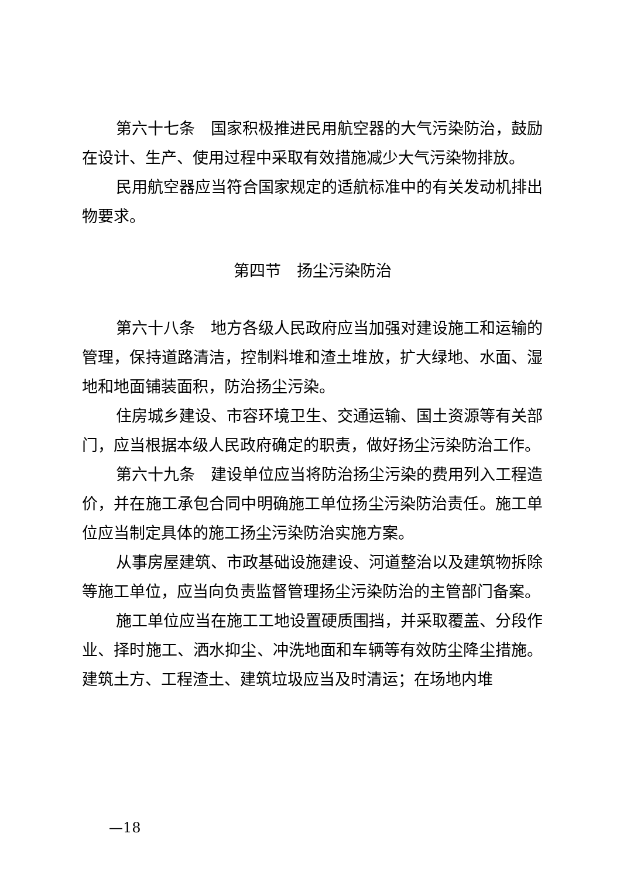第六十七条　国家积极推进民用航空器的大气污染防治，鼓励在设计、生产、使用过程中采取有效措施减少大气污染物排放。
民用航空器应当符合国家规定的适航标准中的有关发动机排出物要求。
第四节　扬尘污染防治
第六十八条　地方各级人民政府应当加强对建设施工和运输的管理，保持道路清洁，控制料堆和渣土堆放，扩大绿地、水面、湿地和地面铺装面积，防治扬尘污染。
住房城乡建设、市容环境卫生、交通运输、国土资源等有关部门，应当根据本级人民政府确定的职责，做好扬尘污染防治工作。
第六十九条　建设单位应当将防治扬尘污染的费用列入工程造价，并在施工承包合同中明确施工单位扬尘污染防治责任。施工单位应当制定具体的施工扬尘污染防治实施方案。
从事房屋建筑、市政基础设施建设、河道整治以及建筑物拆除等施工单位，应当向负责监督管理扬尘污染防治的主管部门备案。
施工单位应当在施工工地设置硬质围挡，并采取覆盖、分段作业、择时施工、洒水抑尘、冲洗地面和车辆等有效防尘降尘措施。建筑土方、工程渣土、建筑垃圾应当及时清运；在场地内堆
—18